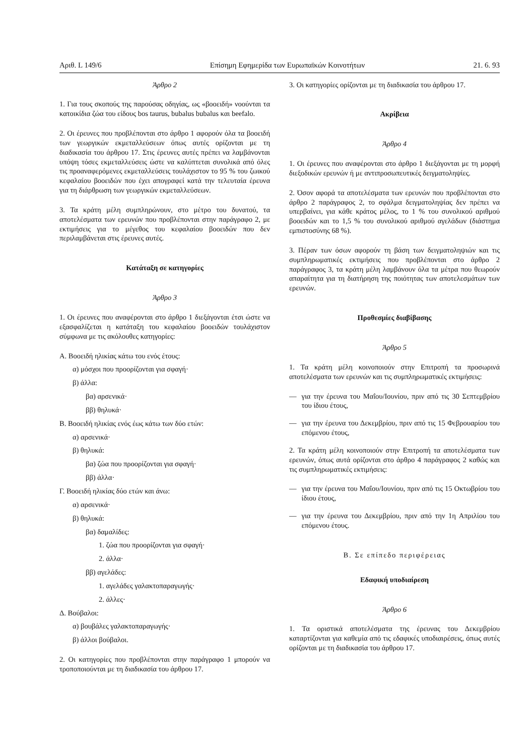Αριθ. L 149/6 Επίσημη Εφημερίδα των Ευρωπαϊκών Κοινοτήτων 21. 6. 93
Άρθρο 2
1. Για τους σκοπούς της παρούσας οδηγίας, ως «βοοειδή» νοούνται τα κατοικίδια ζώα του είδους bos taurus, bubalus bubalus και beefalo.
2. Οι έρευνες που προβλέπονται στο άρθρο 1 αφορούν όλα τα βοοειδή των γεωργικών εκμεταλλεύσεων όπως αυτές ορίζονται με τη διαδικασία του άρθρου 17. Στις έρευνες αυτές πρέπει να λαμβάνονται υπόψη τόσες εκμεταλλεύσεις ώστε να καλύπτεται συνολικά από όλες τις προαναφερόμενες εκμεταλλεύσεις τουλάχιστον το 95 % του ζωικού κεφαλαίου βοοειδών που έχει απογραφεί κατά την τελευταία έρευνα για τη διάρθρωση των γεωργικών εκμεταλλεύσεων.
3. Τα κράτη μέλη συμπληρώνουν, στο μέτρο του δυνατού, τα αποτελέσματα των ερευνών που προβλέπονται στην παράγραφο 2, με εκτιμήσεις για το μέγεθος του κεφαλαίου βοοειδών που δεν περιλαμβάνεται στις έρευνες αυτές.
Κατάταξη σε κατηγορίες
Άρθρο 3
1. Οι έρευνες που αναφέρονται στο άρθρο 1 διεξάγονται έτσι ώστε να εξασφαλίζεται η κατάταξη του κεφαλαίου βοοειδών τουλάχιστον σύμφωνα με τις ακόλουθες κατηγορίες:
Α. Βοοειδή ηλικίας κάτω του ενός έτους:
α) μόσχοι που προορίζονται για σφαγή·
β) άλλα:
βα) αρσενικά·
ββ) θηλυκά·
Β. Βοοειδή ηλικίας ενός έως κάτω των δύο ετών:
α) αρσενικά·
β) θηλυκά:
βα) ζώα που προορίζονται για σφαγή·
ββ) άλλα·
Γ. Βοοειδή ηλικίας δύο ετών και άνω:
α) αρσενικά·
β) θηλυκά:
βα) δαμαλίδες:
1. ζώα που προορίζονται για σφαγή·
2. άλλα·
ββ) αγελάδες:
1. αγελάδες γαλακτοπαραγωγής·
2. άλλες·
Δ. Βούβαλοι:
α) βουβάλες γαλακτοπαραγωγής·
β) άλλοι βούβαλοι.
2. Οι κατηγορίες που προβλέπονται στην παράγραφο 1 μπορούν να τροποποιούνται με τη διαδικασία του άρθρου 17.
3. Οι κατηγορίες ορίζονται με τη διαδικασία του άρθρου 17.
Ακρίβεια
Άρθρο 4
1. Οι έρευνες που αναφέρονται στο άρθρο 1 διεξάγονται με τη μορφή διεξοδικών ερευνών ή με αντιπροσωπευτικές δειγματοληψίες.
2. Όσον αφορά τα αποτελέσματα των ερευνών που προβλέπονται στο άρθρο 2 παράγραφος 2, το σφάλμα δειγματοληψίας δεν πρέπει να υπερβαίνει, για κάθε κράτος μέλος, το 1 % του συνολικού αριθμού βοοειδών και το 1,5 % του συνολικού αριθμού αγελάδων (διάστημα εμπιστοσύνης 68 %).
3. Πέραν των όσων αφορούν τη βάση των δειγματοληψιών και τις συμπληρωματικές εκτιμήσεις που προβλέπονται στο άρθρο 2 παράγραφος 3, τα κράτη μέλη λαμβάνουν όλα τα μέτρα που θεωρούν απαραίτητα για τη διατήρηση της ποιότητας των αποτελεσμάτων των ερευνών.
Προθεσμίες διαβίβασης
Άρθρο 5
1. Τα κράτη μέλη κοινοποιούν στην Επιτροπή τα προσωρινά αποτελέσματα των ερευνών και τις συμπληρωματικές εκτιμήσεις:
— για την έρευνα του Μαΐου/Ιουνίου, πριν από τις 30 Σεπτεμβρίου του ίδιου έτους,
— για την έρευνα του Δεκεμβρίου, πριν από τις 15 Φεβρουαρίου του επόμενου έτους,
2. Τα κράτη μέλη κοινοποιούν στην Επιτροπή τα αποτελέσματα των ερευνών, όπως αυτά ορίζονται στο άρθρο 4 παράγραφος 2 καθώς και τις συμπληρωματικές εκτιμήσεις:
— για την έρευνα του Μαΐου/Ιουνίου, πριν από τις 15 Οκτωβρίου του ίδιου έτους,
— για την έρευνα του Δεκεμβρίου, πριν από την 1η Απριλίου του επόμενου έτους.
Β. Σε επίπεδο περιφέρειας
Εδαφική υποδιαίρεση
Άρθρο 6
1. Τα οριστικά αποτελέσματα της έρευνας του Δεκεμβρίου καταρτίζονται για καθεμία από τις εδαφικές υποδιαιρέσεις, όπως αυτές ορίζονται με τη διαδικασία του άρθρου 17.